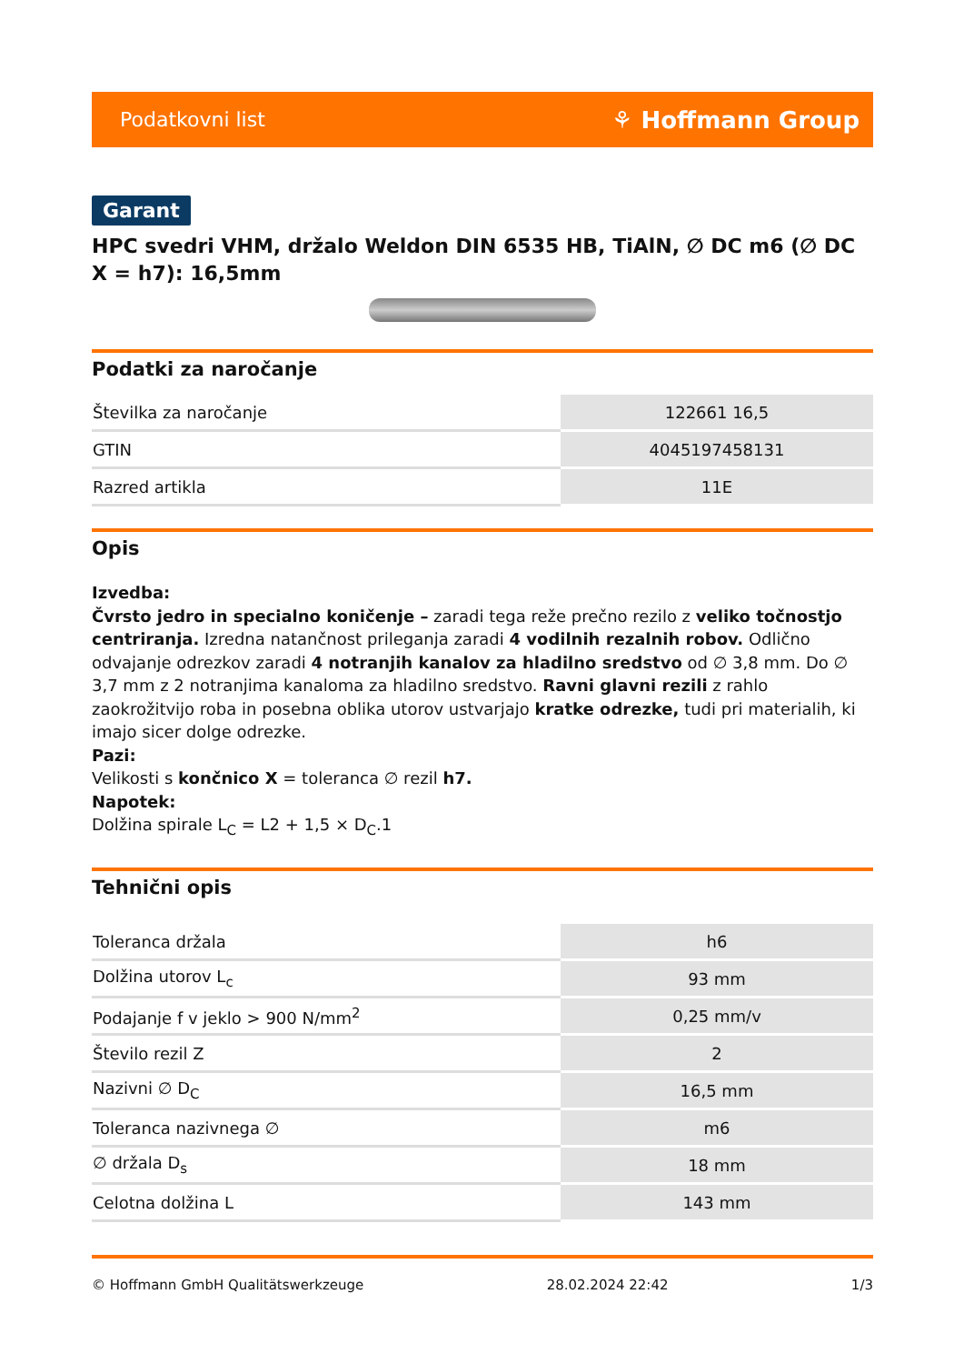Podatkovni list ⚘ Hoffmann Group
Garant
HPC svedri VHM, držalo Weldon DIN 6535 HB, TiAlN, ∅ DC m6 (∅ DC X = h7): 16,5mm
Podatki za naročanje
| Številka za naročanje | 122661 16,5 |
| GTIN | 4045197458131 |
| Razred artikla | 11E |
Opis
Izvedba:
Čvrsto jedro in specialno koničenje – zaradi tega reže prečno rezilo z veliko točnostjo centriranja. Izredna natančnost prileganja zaradi 4 vodilnih rezalnih robov. Odlično odvajanje odrezkov zaradi 4 notranjih kanalov za hladilno sredstvo od ∅ 3,8 mm. Do ∅ 3,7 mm z 2 notranjima kanaloma za hladilno sredstvo. Ravni glavni rezili z rahlo zaokrožitvijo roba in posebna oblika utorov ustvarjajo kratke odrezke, tudi pri materialih, ki imajo sicer dolge odrezke.
Pazi:
Velikosti s končnico X = toleranca ∅ rezil h7.
Napotek:
Dolžina spirale L<sub>C</sub> = L2 + 1,5 × D<sub>C</sub>.1
Tehnični opis
| Toleranca držala | h6 |
| Dolžina utorov L<sub>c</sub> | 93 mm |
| Podajanje f v jeklo > 900 N/mm<sup>2</sup> | 0,25 mm/v |
| Število rezil Z | 2 |
| Nazivni ∅ D<sub>C</sub> | 16,5 mm |
| Toleranca nazivnega ∅ | m6 |
| ∅ držala D<sub>s</sub> | 18 mm |
| Celotna dolžina L | 143 mm |
© Hoffmann GmbH Qualitätswerkzeuge 28.02.2024 22:42 1/3